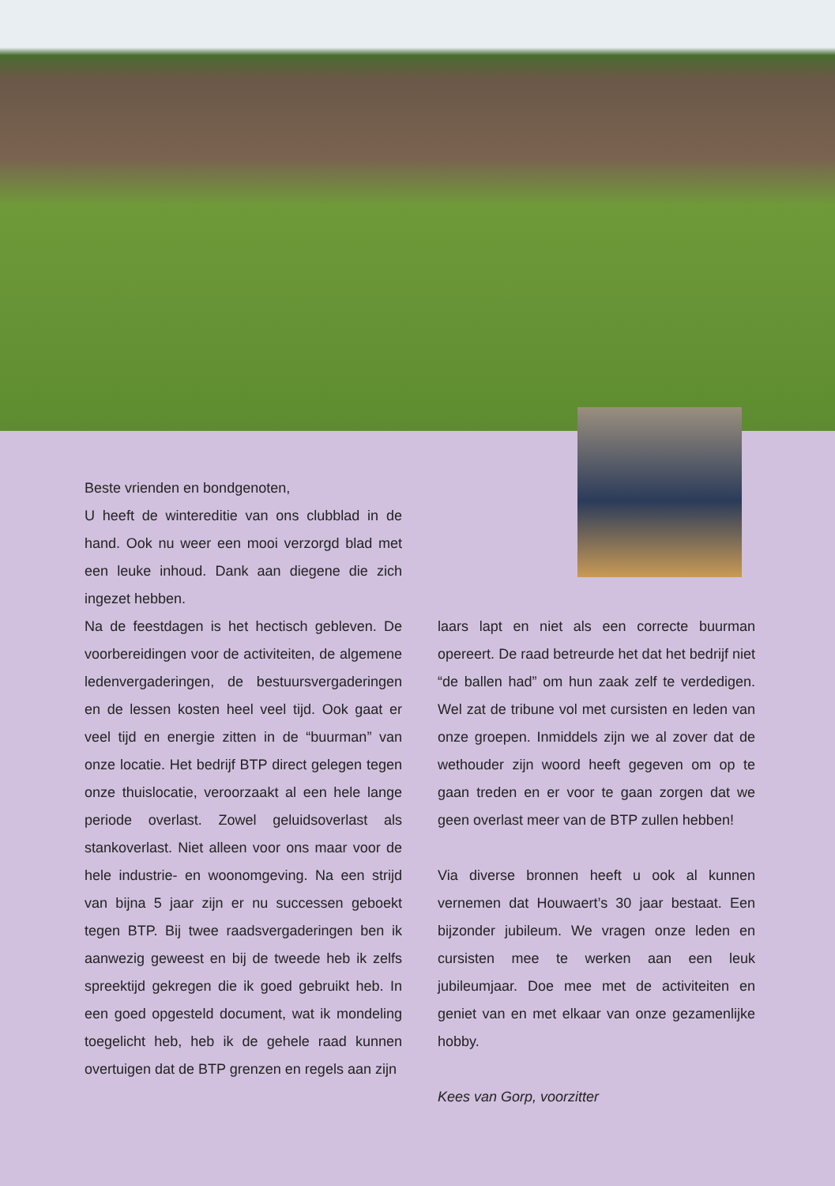Beste vrienden en bondgenoten,
U heeft de wintereditie van ons clubblad in de hand. Ook nu weer een mooi verzorgd blad met een leuke inhoud. Dank aan diegene die zich ingezet hebben.
Na de feestdagen is het hectisch gebleven. De voorbereidingen voor de activiteiten, de algemene ledenvergaderingen, de bestuursvergaderingen en de lessen kosten heel veel tijd. Ook gaat er veel tijd en energie zitten in de “buurman” van onze locatie. Het bedrijf BTP direct gelegen tegen onze thuislocatie, veroorzaakt al een hele lange periode overlast. Zowel geluidsoverlast als stankoverlast. Niet alleen voor ons maar voor de hele industrie- en woonomgeving. Na een strijd van bijna 5 jaar zijn er nu successen geboekt tegen BTP. Bij twee raadsvergaderingen ben ik aanwezig geweest en bij de tweede heb ik zelfs spreektijd gekregen die ik goed gebruikt heb. In een goed opgesteld document, wat ik mondeling toegelicht heb, heb ik de gehele raad kunnen overtuigen dat de BTP grenzen en regels aan zijn
laars lapt en niet als een correcte buurman opereert. De raad betreurde het dat het bedrijf niet “de ballen had” om hun zaak zelf te verdedigen. Wel zat de tribune vol met cursisten en leden van onze groepen. Inmiddels zijn we al zover dat de wethouder zijn woord heeft gegeven om op te gaan treden en er voor te gaan zorgen dat we geen overlast meer van de BTP zullen hebben!
Via diverse bronnen heeft u ook al kunnen vernemen dat Houwaert’s 30 jaar bestaat. Een bijzonder jubileum. We vragen onze leden en cursisten mee te werken aan een leuk jubileumjaar. Doe mee met de activiteiten en geniet van en met elkaar van onze gezamenlijke hobby.
Kees van Gorp, voorzitter